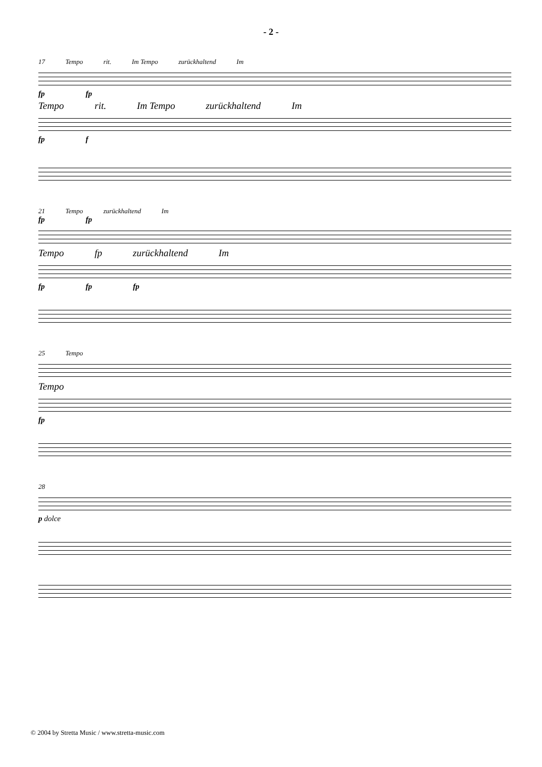- 2 -
17 Tempo rit. Im Tempo zurückhaltend Im
fp fp
Tempo rit. Im Tempo zurückhaltend Im
fp f
21 Tempo zurückhaltend Im
fp fp
Tempo fp zurückhaltend Im
fp fp fp
25 Tempo
Tempo
fp
28
p dolce
© 2004 by Stretta Music / www.stretta-music.com